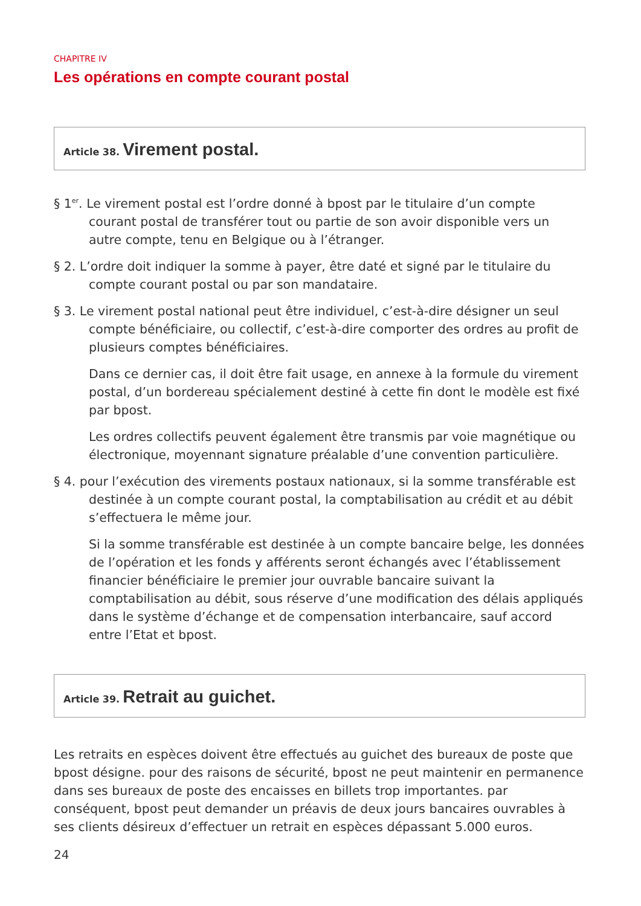CHAPITRE IV
Les opérations en compte courant postal
Article 38. Virement postal.
§ 1<sup>er</sup>. Le virement postal est l’ordre donné à bpost par le titulaire d’un compte courant postal de transférer tout ou partie de son avoir disponible vers un autre compte, tenu en Belgique ou à l’étranger.
§ 2. L’ordre doit indiquer la somme à payer, être daté et signé par le titulaire du compte courant postal ou par son mandataire.
§ 3. Le virement postal national peut être individuel, c’est-à-dire désigner un seul compte bénéficiaire, ou collectif, c’est-à-dire comporter des ordres au profit de plusieurs comptes bénéficiaires.
Dans ce dernier cas, il doit être fait usage, en annexe à la formule du virement postal, d’un bordereau spécialement destiné à cette fin dont le modèle est fixé par bpost.
Les ordres collectifs peuvent également être transmis par voie magnétique ou électronique, moyennant signature préalable d’une convention particulière.
§ 4. pour l’exécution des virements postaux nationaux, si la somme transférable est destinée à un compte courant postal, la comptabilisation au crédit et au débit s’effectuera le même jour.
Si la somme transférable est destinée à un compte bancaire belge, les données de l’opération et les fonds y afférents seront échangés avec l’établissement financier bénéficiaire le premier jour ouvrable bancaire suivant la comptabilisation au débit, sous réserve d’une modification des délais appliqués dans le système d’échange et de compensation interbancaire, sauf accord entre l’Etat et bpost.
Article 39. Retrait au guichet.
Les retraits en espèces doivent être effectués au guichet des bureaux de poste que bpost désigne. pour des raisons de sécurité, bpost ne peut maintenir en permanence dans ses bureaux de poste des encaisses en billets trop importantes. par conséquent, bpost peut demander un préavis de deux jours bancaires ouvrables à ses clients désireux d’effectuer un retrait en espèces dépassant 5.000 euros.
24